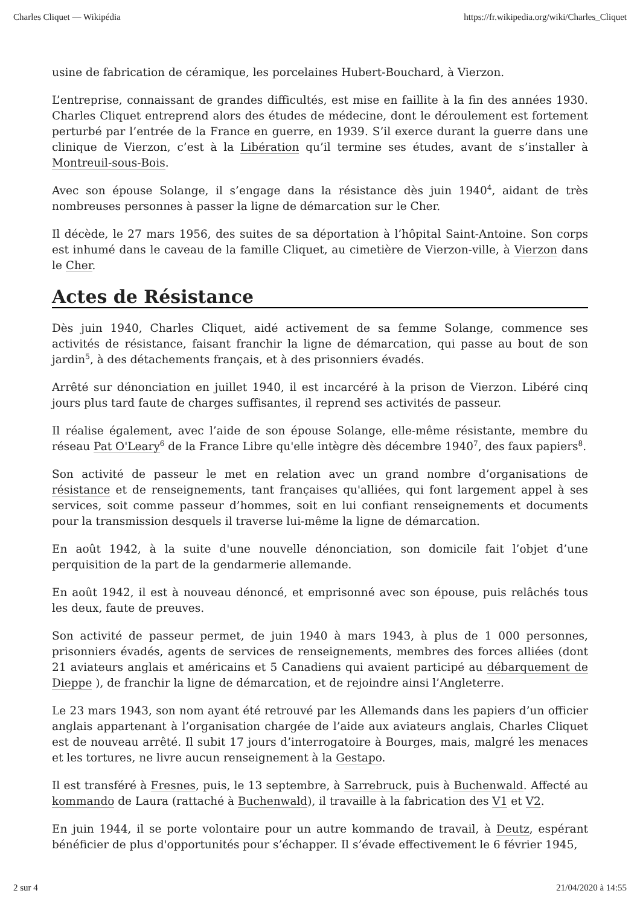Charles Cliquet — Wikipédia https://fr.wikipedia.org/wiki/Charles_Cliquet
usine de fabrication de céramique, les porcelaines Hubert-Bouchard, à Vierzon.
L’entreprise, connaissant de grandes difficultés, est mise en faillite à la fin des années 1930. Charles Cliquet entreprend alors des études de médecine, dont le déroulement est fortement perturbé par l’entrée de la France en guerre, en 1939. S’il exerce durant la guerre dans une clinique de Vierzon, c’est à la Libération qu’il termine ses études, avant de s’installer à Montreuil-sous-Bois.
Avec son épouse Solange, il s’engage dans la résistance dès juin 1940<sup>4</sup>, aidant de très nombreuses personnes à passer la ligne de démarcation sur le Cher.
Il décède, le 27 mars 1956, des suites de sa déportation à l’hôpital Saint-Antoine. Son corps est inhumé dans le caveau de la famille Cliquet, au cimetière de Vierzon-ville, à Vierzon dans le Cher.
Actes de Résistance
Dès juin 1940, Charles Cliquet, aidé activement de sa femme Solange, commence ses activités de résistance, faisant franchir la ligne de démarcation, qui passe au bout de son jardin<sup>5</sup>, à des détachements français, et à des prisonniers évadés.
Arrêté sur dénonciation en juillet 1940, il est incarcéré à la prison de Vierzon. Libéré cinq jours plus tard faute de charges suffisantes, il reprend ses activités de passeur.
Il réalise également, avec l’aide de son épouse Solange, elle-même résistante, membre du réseau Pat O'Leary<sup>6</sup> de la France Libre qu'elle intègre dès décembre 1940<sup>7</sup>, des faux papiers<sup>8</sup>.
Son activité de passeur le met en relation avec un grand nombre d’organisations de résistance et de renseignements, tant françaises qu'alliées, qui font largement appel à ses services, soit comme passeur d’hommes, soit en lui confiant renseignements et documents pour la transmission desquels il traverse lui-même la ligne de démarcation.
En août 1942, à la suite d'une nouvelle dénonciation, son domicile fait l’objet d’une perquisition de la part de la gendarmerie allemande.
En août 1942, il est à nouveau dénoncé, et emprisonné avec son épouse, puis relâchés tous les deux, faute de preuves.
Son activité de passeur permet, de juin 1940 à mars 1943, à plus de 1 000 personnes, prisonniers évadés, agents de services de renseignements, membres des forces alliées (dont 21 aviateurs anglais et américains et 5 Canadiens qui avaient participé au débarquement de Dieppe ), de franchir la ligne de démarcation, et de rejoindre ainsi l’Angleterre.
Le 23 mars 1943, son nom ayant été retrouvé par les Allemands dans les papiers d’un officier anglais appartenant à l’organisation chargée de l’aide aux aviateurs anglais, Charles Cliquet est de nouveau arrêté. Il subit 17 jours d’interrogatoire à Bourges, mais, malgré les menaces et les tortures, ne livre aucun renseignement à la Gestapo.
Il est transféré à Fresnes, puis, le 13 septembre, à Sarrebruck, puis à Buchenwald. Affecté au kommando de Laura (rattaché à Buchenwald), il travaille à la fabrication des V1 et V2.
En juin 1944, il se porte volontaire pour un autre kommando de travail, à Deutz, espérant bénéficier de plus d'opportunités pour s’échapper. Il s’évade effectivement le 6 février 1945,
2 sur 4 21/04/2020 à 14:55